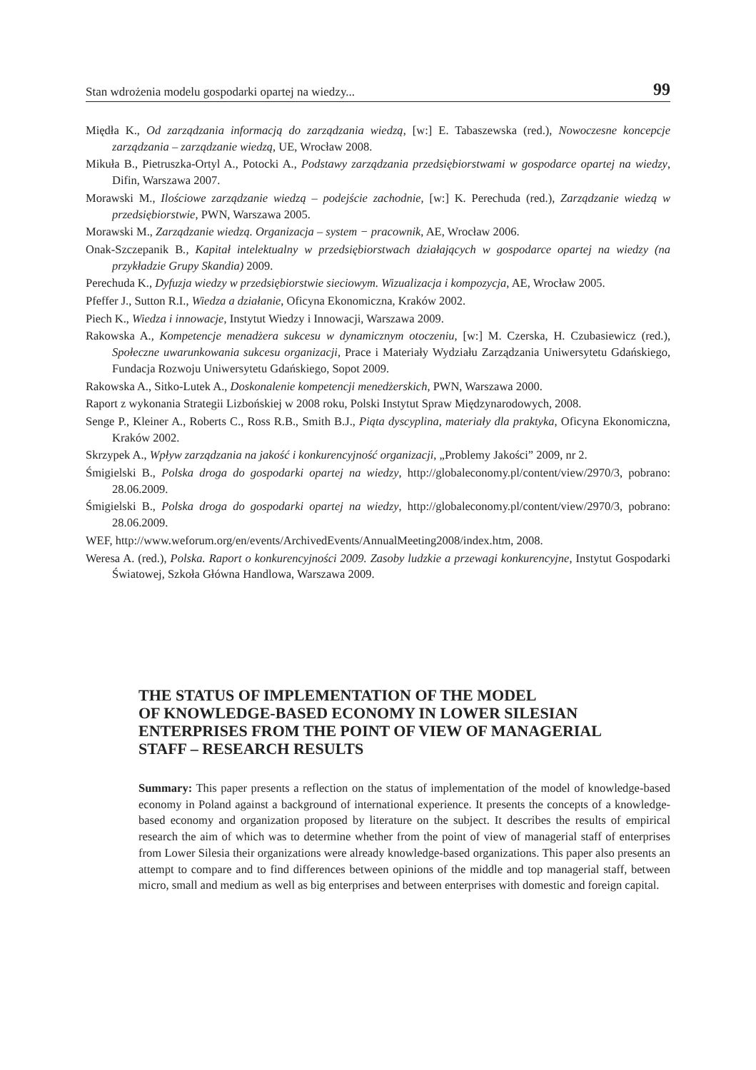Stan wdrożenia modelu gospodarki opartej na wiedzy... 99
Międła K., Od zarządzania informacją do zarządzania wiedzą, [w:] E. Tabaszewska (red.), Nowoczesne koncepcje zarządzania – zarządzanie wiedzą, UE, Wrocław 2008.
Mikuła B., Pietruszka-Ortyl A., Potocki A., Podstawy zarządzania przedsiębiorstwami w gospodarce opartej na wiedzy, Difin, Warszawa 2007.
Morawski M., Ilościowe zarządzanie wiedzą – podejście zachodnie, [w:] K. Perechuda (red.), Zarządzanie wiedzą w przedsiębiorstwie, PWN, Warszawa 2005.
Morawski M., Zarządzanie wiedzą. Organizacja – system − pracownik, AE, Wrocław 2006.
Onak-Szczepanik B., Kapitał intelektualny w przedsiębiorstwach działających w gospodarce opartej na wiedzy (na przykładzie Grupy Skandia) 2009.
Perechuda K., Dyfuzja wiedzy w przedsiębiorstwie sieciowym. Wizualizacja i kompozycja, AE, Wrocław 2005.
Pfeffer J., Sutton R.I., Wiedza a działanie, Oficyna Ekonomiczna, Kraków 2002.
Piech K., Wiedza i innowacje, Instytut Wiedzy i Innowacji, Warszawa 2009.
Rakowska A., Kompetencje menadżera sukcesu w dynamicznym otoczeniu, [w:] M. Czerska, H. Czubasiewicz (red.), Społeczne uwarunkowania sukcesu organizacji, Prace i Materiały Wydziału Zarządzania Uniwersytetu Gdańskiego, Fundacja Rozwoju Uniwersytetu Gdańskiego, Sopot 2009.
Rakowska A., Sitko-Lutek A., Doskonalenie kompetencji menedżerskich, PWN, Warszawa 2000.
Raport z wykonania Strategii Lizbońskiej w 2008 roku, Polski Instytut Spraw Międzynarodowych, 2008.
Senge P., Kleiner A., Roberts C., Ross R.B., Smith B.J., Piąta dyscyplina, materiały dla praktyka, Oficyna Ekonomiczna, Kraków 2002.
Skrzypek A., Wpływ zarządzania na jakość i konkurencyjność organizacji, „Problemy Jakości” 2009, nr 2.
Śmigielski B., Polska droga do gospodarki opartej na wiedzy, http://globaleconomy.pl/content/view/2970/3, pobrano: 28.06.2009.
Śmigielski B., Polska droga do gospodarki opartej na wiedzy, http://globaleconomy.pl/content/view/2970/3, pobrano: 28.06.2009.
WEF, http://www.weforum.org/en/events/ArchivedEvents/AnnualMeeting2008/index.htm, 2008.
Weresa A. (red.), Polska. Raport o konkurencyjności 2009. Zasoby ludzkie a przewagi konkurencyjne, Instytut Gospodarki Światowej, Szkoła Główna Handlowa, Warszawa 2009.
THE STATUS OF IMPLEMENTATION OF THE MODEL
OF KNOWLEDGE-BASED ECONOMY IN LOWER SILESIAN
ENTERPRISES FROM THE POINT OF VIEW OF MANAGERIAL
STAFF – RESEARCH RESULTS
Summary: This paper presents a reflection on the status of implementation of the model of knowledge-based economy in Poland against a background of international experience. It presents the concepts of a knowledge-based economy and organization proposed by literature on the subject. It describes the results of empirical research the aim of which was to determine whether from the point of view of managerial staff of enterprises from Lower Silesia their organizations were already knowledge-based organizations. This paper also presents an attempt to compare and to find differences between opinions of the middle and top managerial staff, between micro, small and medium as well as big enterprises and between enterprises with domestic and foreign capital.